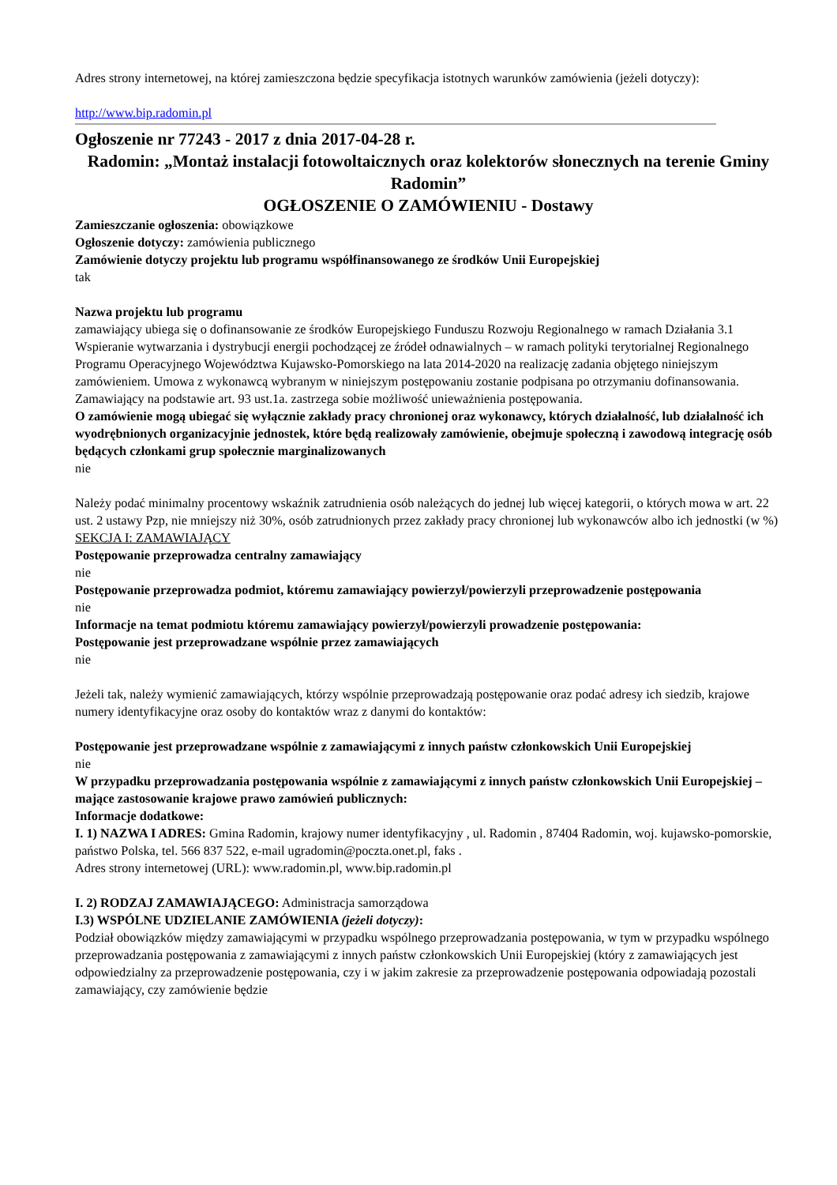Adres strony internetowej, na której zamieszczona będzie specyfikacja istotnych warunków zamówienia (jeżeli dotyczy):
http://www.bip.radomin.pl
Ogłoszenie nr 77243 - 2017 z dnia 2017-04-28 r.
Radomin: „Montaż instalacji fotowoltaicznych oraz kolektorów słonecznych na terenie Gminy Radomin”
OGŁOSZENIE O ZAMÓWIENIU - Dostawy
Zamieszczanie ogłoszenia: obowiązkowe
Ogłoszenie dotyczy: zamówienia publicznego
Zamówienie dotyczy projektu lub programu współfinansowanego ze środków Unii Europejskiej
tak
Nazwa projektu lub programu
zamawiający ubiega się o dofinansowanie ze środków Europejskiego Funduszu Rozwoju Regionalnego w ramach Działania 3.1 Wspieranie wytwarzania i dystrybucji energii pochodzącej ze źródeł odnawialnych – w ramach polityki terytorialnej Regionalnego Programu Operacyjnego Województwa Kujawsko-Pomorskiego na lata 2014-2020 na realizację zadania objętego niniejszym zamówieniem. Umowa z wykonawcą wybranym w niniejszym postępowaniu zostanie podpisana po otrzymaniu dofinansowania. Zamawiający na podstawie art. 93 ust.1a. zastrzega sobie możliwość unieważnienia postępowania.
O zamówienie mogą ubiegać się wyłącznie zakłady pracy chronionej oraz wykonawcy, których działalność, lub działalność ich wyodrębnionych organizacyjnie jednostek, które będą realizowały zamówienie, obejmuje społeczną i zawodową integrację osób będących członkami grup społecznie marginalizowanych
nie
Należy podać minimalny procentowy wskaźnik zatrudnienia osób należących do jednej lub więcej kategorii, o których mowa w art. 22 ust. 2 ustawy Pzp, nie mniejszy niż 30%, osób zatrudnionych przez zakłady pracy chronionej lub wykonawców albo ich jednostki (w %)
SEKCJA I: ZAMAWIAJĄCY
Postępowanie przeprowadza centralny zamawiający
nie
Postępowanie przeprowadza podmiot, któremu zamawiający powierzył/powierzyli przeprowadzenie postępowania
nie
Informacje na temat podmiotu któremu zamawiający powierzył/powierzyli prowadzenie postępowania:
Postępowanie jest przeprowadzane wspólnie przez zamawiających
nie
Jeżeli tak, należy wymienić zamawiających, którzy wspólnie przeprowadzają postępowanie oraz podać adresy ich siedzib, krajowe numery identyfikacyjne oraz osoby do kontaktów wraz z danymi do kontaktów:
Postępowanie jest przeprowadzane wspólnie z zamawiającymi z innych państw członkowskich Unii Europejskiej
nie
W przypadku przeprowadzania postępowania wspólnie z zamawiającymi z innych państw członkowskich Unii Europejskiej – mające zastosowanie krajowe prawo zamówień publicznych:
Informacje dodatkowe:
I. 1) NAZWA I ADRES: Gmina Radomin, krajowy numer identyfikacyjny , ul. Radomin , 87404 Radomin, woj. kujawsko-pomorskie, państwo Polska, tel. 566 837 522, e-mail ugradomin@poczta.onet.pl, faks .
Adres strony internetowej (URL): www.radomin.pl, www.bip.radomin.pl
I. 2) RODZAJ ZAMAWIAJĄCEGO: Administracja samorządowa
I.3) WSPÓLNE UDZIELANIE ZAMÓWIENIA (jeżeli dotyczy):
Podział obowiązków między zamawiającymi w przypadku wspólnego przeprowadzania postępowania, w tym w przypadku wspólnego przeprowadzania postępowania z zamawiającymi z innych państw członkowskich Unii Europejskiej (który z zamawiających jest odpowiedzialny za przeprowadzenie postępowania, czy i w jakim zakresie za przeprowadzenie postępowania odpowiadają pozostali zamawiający, czy zamówienie będzie